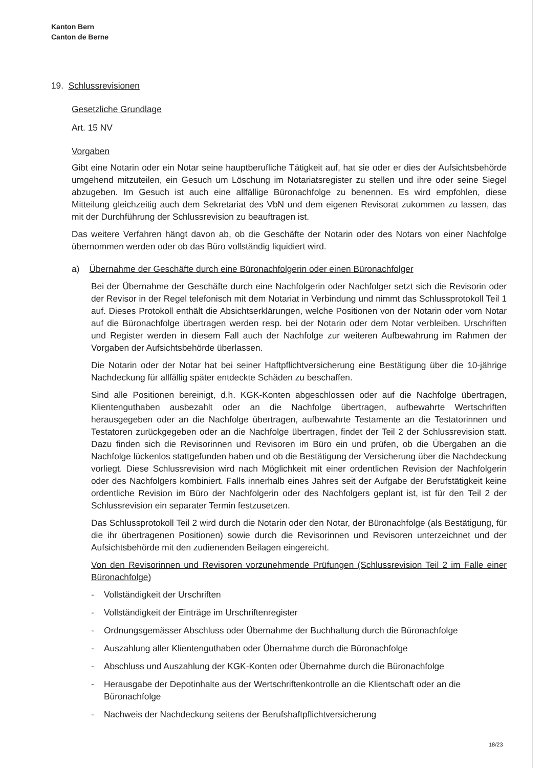Kanton Bern
Canton de Berne
19. Schlussrevisionen
Gesetzliche Grundlage
Art. 15 NV
Vorgaben
Gibt eine Notarin oder ein Notar seine hauptberufliche Tätigkeit auf, hat sie oder er dies der Aufsichtsbehörde umgehend mitzuteilen, ein Gesuch um Löschung im Notariatsregister zu stellen und ihre oder seine Siegel abzugeben. Im Gesuch ist auch eine allfällige Büronachfolge zu benennen. Es wird empfohlen, diese Mitteilung gleichzeitig auch dem Sekretariat des VbN und dem eigenen Revisorat zukommen zu lassen, das mit der Durchführung der Schlussrevision zu beauftragen ist.
Das weitere Verfahren hängt davon ab, ob die Geschäfte der Notarin oder des Notars von einer Nachfolge übernommen werden oder ob das Büro vollständig liquidiert wird.
a) Übernahme der Geschäfte durch eine Büronachfolgerin oder einen Büronachfolger
Bei der Übernahme der Geschäfte durch eine Nachfolgerin oder Nachfolger setzt sich die Revisorin oder der Revisor in der Regel telefonisch mit dem Notariat in Verbindung und nimmt das Schlussprotokoll Teil 1 auf. Dieses Protokoll enthält die Absichtserklärungen, welche Positionen von der Notarin oder vom Notar auf die Büronachfolge übertragen werden resp. bei der Notarin oder dem Notar verbleiben. Urschriften und Register werden in diesem Fall auch der Nachfolge zur weiteren Aufbewahrung im Rahmen der Vorgaben der Aufsichtsbehörde überlassen.
Die Notarin oder der Notar hat bei seiner Haftpflichtversicherung eine Bestätigung über die 10-jährige Nachdeckung für allfällig später entdeckte Schäden zu beschaffen.
Sind alle Positionen bereinigt, d.h. KGK-Konten abgeschlossen oder auf die Nachfolge übertragen, Klientenguthaben ausbezahlt oder an die Nachfolge übertragen, aufbewahrte Wertschriften herausgegeben oder an die Nachfolge übertragen, aufbewahrte Testamente an die Testatorinnen und Testatoren zurückgegeben oder an die Nachfolge übertragen, findet der Teil 2 der Schlussrevision statt. Dazu finden sich die Revisorinnen und Revisoren im Büro ein und prüfen, ob die Übergaben an die Nachfolge lückenlos stattgefunden haben und ob die Bestätigung der Versicherung über die Nachdeckung vorliegt. Diese Schlussrevision wird nach Möglichkeit mit einer ordentlichen Revision der Nachfolgerin oder des Nachfolgers kombiniert. Falls innerhalb eines Jahres seit der Aufgabe der Berufstätigkeit keine ordentliche Revision im Büro der Nachfolgerin oder des Nachfolgers geplant ist, ist für den Teil 2 der Schlussrevision ein separater Termin festzusetzen.
Das Schlussprotokoll Teil 2 wird durch die Notarin oder den Notar, der Büronachfolge (als Bestätigung, für die ihr übertragenen Positionen) sowie durch die Revisorinnen und Revisoren unterzeichnet und der Aufsichtsbehörde mit den zudienenden Beilagen eingereicht.
Von den Revisorinnen und Revisoren vorzunehmende Prüfungen (Schlussrevision Teil 2 im Falle einer Büronachfolge)
- Vollständigkeit der Urschriften
- Vollständigkeit der Einträge im Urschriftenregister
- Ordnungsgemässer Abschluss oder Übernahme der Buchhaltung durch die Büronachfolge
- Auszahlung aller Klientenguthaben oder Übernahme durch die Büronachfolge
- Abschluss und Auszahlung der KGK-Konten oder Übernahme durch die Büronachfolge
- Herausgabe der Depotinhalte aus der Wertschriftenkontrolle an die Klientschaft oder an die Büronachfolge
- Nachweis der Nachdeckung seitens der Berufshaftpflichtversicherung
18/23